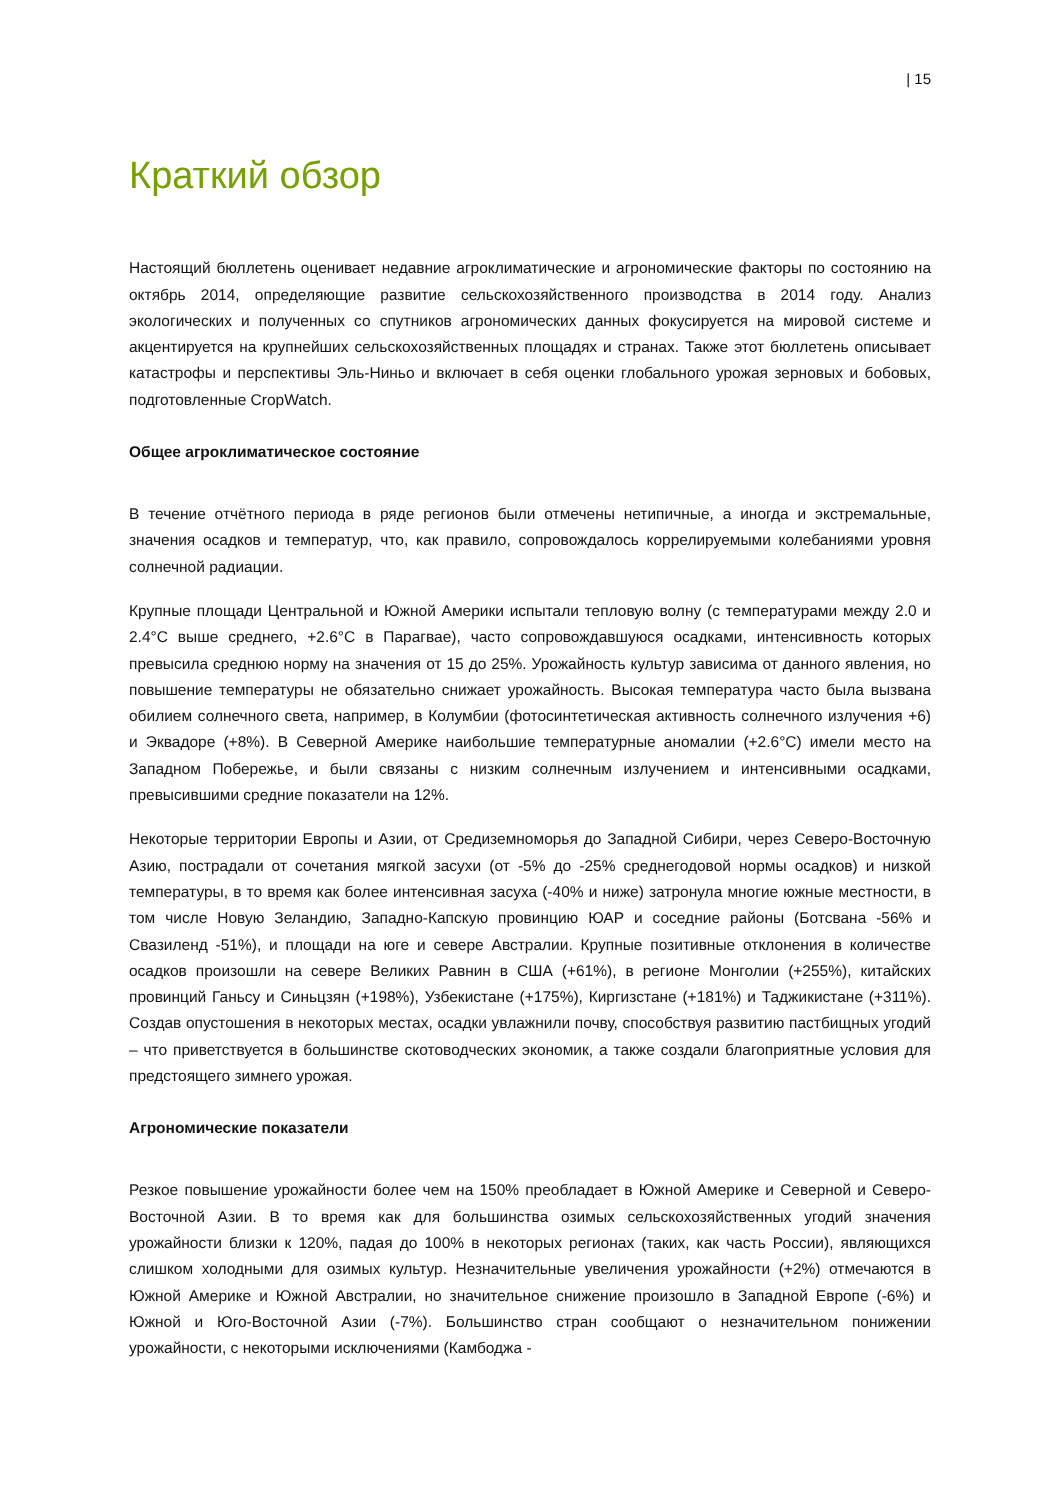| 15
Краткий обзор
Настоящий бюллетень оценивает недавние агроклиматические и агрономические факторы по состоянию на октябрь 2014, определяющие развитие сельскохозяйственного производства в 2014 году. Анализ экологических и полученных со спутников агрономических данных фокусируется на мировой системе и акцентируется на крупнейших сельскохозяйственных площадях и странах. Также этот бюллетень описывает катастрофы и перспективы Эль-Ниньо и включает в себя оценки глобального урожая зерновых и бобовых, подготовленные CropWatch.
Общее агроклиматическое состояние
В течение отчётного периода в ряде регионов были отмечены нетипичные, а иногда и экстремальные, значения осадков и температур, что, как правило, сопровождалось коррелируемыми колебаниями уровня солнечной радиации.
Крупные площади Центральной и Южной Америки испытали тепловую волну (с температурами между 2.0 и 2.4°C выше среднего, +2.6°C в Парагвае), часто сопровождавшуюся осадками, интенсивность которых превысила среднюю норму на значения от 15 до 25%. Урожайность культур зависима от данного явления, но повышение температуры не обязательно снижает урожайность. Высокая температура часто была вызвана обилием солнечного света, например, в Колумбии (фотосинтетическая активность солнечного излучения +6) и Эквадоре (+8%). В Северной Америке наибольшие температурные аномалии (+2.6°C) имели место на Западном Побережье, и были связаны с низким солнечным излучением и интенсивными осадками, превысившими средние показатели на 12%.
Некоторые территории Европы и Азии, от Средиземноморья до Западной Сибири, через Северо-Восточную Азию, пострадали от сочетания мягкой засухи (от -5% до -25% среднегодовой нормы осадков) и низкой температуры, в то время как более интенсивная засуха (-40% и ниже) затронула многие южные местности, в том числе Новую Зеландию, Западно-Капскую провинцию ЮАР и соседние районы (Ботсвана -56% и Свазиленд -51%), и площади на юге и севере Австралии. Крупные позитивные отклонения в количестве осадков произошли на севере Великих Равнин в США (+61%), в регионе Монголии (+255%), китайских провинций Ганьсу и Синьцзян (+198%), Узбекистане (+175%), Киргизстане (+181%) и Таджикистане (+311%). Создав опустошения в некоторых местах, осадки увлажнили почву, способствуя развитию пастбищных угодий – что приветствуется в большинстве скотоводческих экономик, а также создали благоприятные условия для предстоящего зимнего урожая.
Агрономические показатели
Резкое повышение урожайности более чем на 150% преобладает в Южной Америке и Северной и Северо-Восточной Азии. В то время как для большинства озимых сельскохозяйственных угодий значения урожайности близки к 120%, падая до 100% в некоторых регионах (таких, как часть России), являющихся слишком холодными для озимых культур. Незначительные увеличения урожайности (+2%) отмечаются в Южной Америке и Южной Австралии, но значительное снижение произошло в Западной Европе (-6%) и Южной и Юго-Восточной Азии (-7%). Большинство стран сообщают о незначительном понижении урожайности, с некоторыми исключениями (Камбоджа -